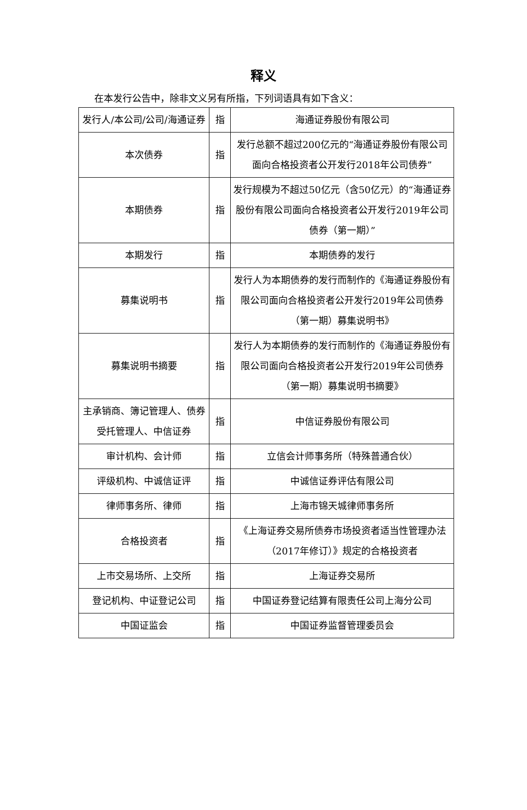释义
在本发行公告中，除非文义另有所指，下列词语具有如下含义：
| 发行人/本公司/公司/海通证券 | 指 | 海通证券股份有限公司 |
| 本次债券 | 指 | 发行总额不超过200亿元的“海通证券股份有限公司面向合格投资者公开发行2018年公司债券” |
| 本期债券 | 指 | 发行规模为不超过50亿元（含50亿元）的“海通证券股份有限公司面向合格投资者公开发行2019年公司债券（第一期）” |
| 本期发行 | 指 | 本期债券的发行 |
| 募集说明书 | 指 | 发行人为本期债券的发行而制作的《海通证券股份有限公司面向合格投资者公开发行2019年公司债券（第一期）募集说明书》 |
| 募集说明书摘要 | 指 | 发行人为本期债券的发行而制作的《海通证券股份有限公司面向合格投资者公开发行2019年公司债券（第一期）募集说明书摘要》 |
| 主承销商、簿记管理人、债券受托管理人、中信证券 | 指 | 中信证券股份有限公司 |
| 审计机构、会计师 | 指 | 立信会计师事务所（特殊普通合伙） |
| 评级机构、中诚信证评 | 指 | 中诚信证券评估有限公司 |
| 律师事务所、律师 | 指 | 上海市锦天城律师事务所 |
| 合格投资者 | 指 | 《上海证券交易所债券市场投资者适当性管理办法（2017年修订）》规定的合格投资者 |
| 上市交易场所、上交所 | 指 | 上海证券交易所 |
| 登记机构、中证登记公司 | 指 | 中国证券登记结算有限责任公司上海分公司 |
| 中国证监会 | 指 | 中国证券监督管理委员会 |